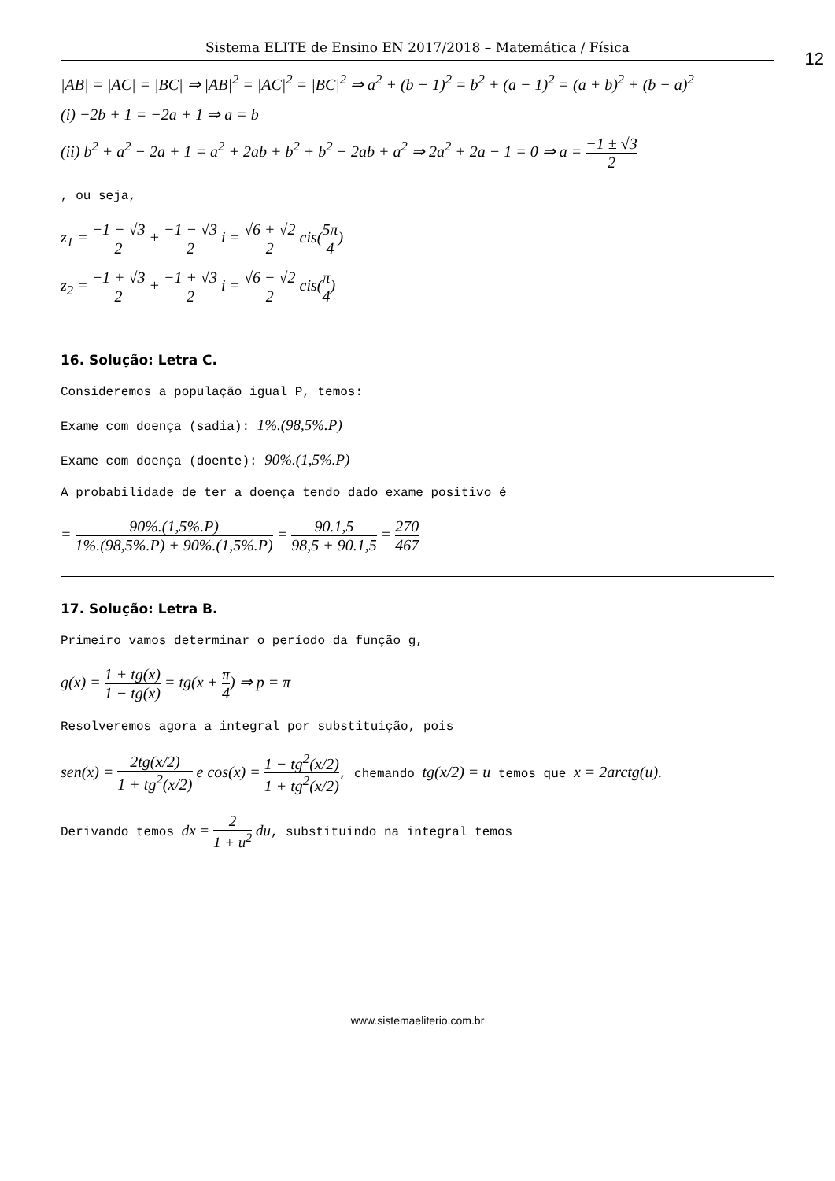Sistema ELITE de Ensino EN 2017/2018 – Matemática / Física
12
|AB| = |AC| = |BC| ⇒ |AB|<sup>2</sup> = |AC|<sup>2</sup> = |BC|<sup>2</sup> ⇒ a<sup>2</sup> + (b − 1)<sup>2</sup> = b<sup>2</sup> + (a − 1)<sup>2</sup> = (a + b)<sup>2</sup> + (b − a)<sup>2</sup>
(i) −2b + 1 = −2a + 1 ⇒ a = b
(ii) b<sup>2</sup> + a<sup>2</sup> − 2a + 1 = a<sup>2</sup> + 2ab + b<sup>2</sup> + b<sup>2</sup> − 2ab + a<sup>2</sup> ⇒ 2a<sup>2</sup> + 2a − 1 = 0 ⇒ a = −1 ± √3 2
, ou seja,
z<sub>1</sub> = −1 − √3 2 + −1 − √3 2 i = √6 + √2 2 cis(5π 4)
z<sub>2</sub> = −1 + √3 2 + −1 + √3 2 i = √6 − √2 2 cis(π 4)
16. Solução: Letra C.
Consideremos a população igual P, temos:
Exame com doença (sadia): 1%.(98,5%.P)
Exame com doença (doente): 90%.(1,5%.P)
A probabilidade de ter a doença tendo dado exame positivo é
= 90%.(1,5%.P) 1%.(98,5%.P) + 90%.(1,5%.P) = 90.1,5 98,5 + 90.1,5 = 270 467
17. Solução: Letra B.
Primeiro vamos determinar o período da função g,
g(x) = 1 + tg(x) 1 − tg(x) = tg(x + π 4) ⇒ p = π
Resolveremos agora a integral por substituição, pois
sen(x) = 2tg(x/2) 1 + tg<sup>2</sup>(x/2) e cos(x) = 1 − tg<sup>2</sup>(x/2) 1 + tg<sup>2</sup>(x/2), chemando tg(x/2) = u temos que x = 2arctg(u).
Derivando temos dx = 2 1 + u<sup>2</sup> du, substituindo na integral temos
www.sistemaeliterio.com.br